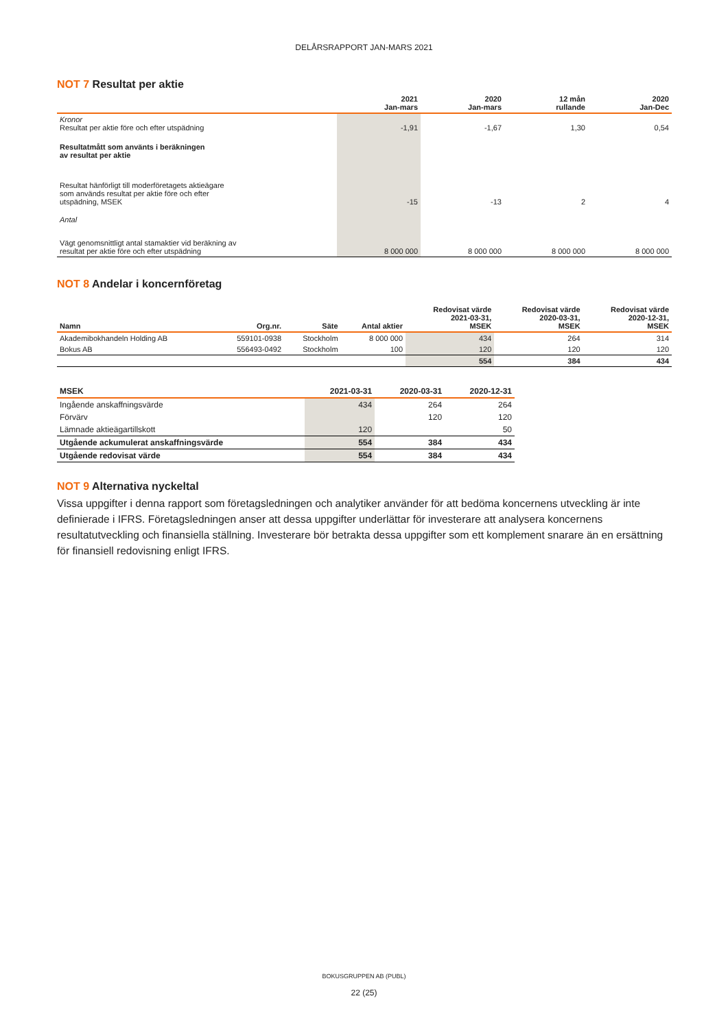DELÅRSRAPPORT JAN-MARS 2021
NOT 7 Resultat per aktie
| | 2021 Jan-mars | 2020 Jan-mars | 12 mån rullande | 2020 Jan-Dec |
| --- | --- | --- | --- | --- |
| Kronor Resultat per aktie före och efter utspädning | -1,91 | -1,67 | 1,30 | 0,54 |
| Resultatmått som använts i beräkningen av resultat per aktie | | | | |
| Resultat hänförligt till moderföretagets aktieägare som används resultat per aktie före och efter utspädning, MSEK | -15 | -13 | 2 | 4 |
| Antal | | | | |
| Vägt genomsnittligt antal stamaktier vid beräkning av resultat per aktie före och efter utspädning | 8 000 000 | 8 000 000 | 8 000 000 | 8 000 000 |
NOT 8 Andelar i koncernföretag
| Namn | Org.nr. | Säte | Antal aktier | Redovisat värde 2021-03-31, MSEK | Redovisat värde 2020-03-31, MSEK | Redovisat värde 2020-12-31, MSEK |
| --- | --- | --- | --- | --- | --- | --- |
| Akademibokhandeln Holding AB | 559101-0938 | Stockholm | 8 000 000 | 434 | 264 | 314 |
| Bokus AB | 556493-0492 | Stockholm | 100 | 120 | 120 | 120 |
| | | | | 554 | 384 | 434 |
| MSEK | 2021-03-31 | 2020-03-31 | 2020-12-31 |
| --- | --- | --- | --- |
| Ingående anskaffningsvärde | 434 | 264 | 264 |
| Förvärv | | 120 | 120 |
| Lämnade aktieägartillskott | 120 | | 50 |
| Utgående ackumulerat anskaffningsvärde | 554 | 384 | 434 |
| Utgående redovisat värde | 554 | 384 | 434 |
NOT 9 Alternativa nyckeltal
Vissa uppgifter i denna rapport som företagsledningen och analytiker använder för att bedöma koncernens utveckling är inte definierade i IFRS. Företagsledningen anser att dessa uppgifter underlättar för investerare att analysera koncernens resultatutveckling och finansiella ställning. Investerare bör betrakta dessa uppgifter som ett komplement snarare än en ersättning för finansiell redovisning enligt IFRS.
BOKUSGRUPPEN AB (PUBL)
22 (25)